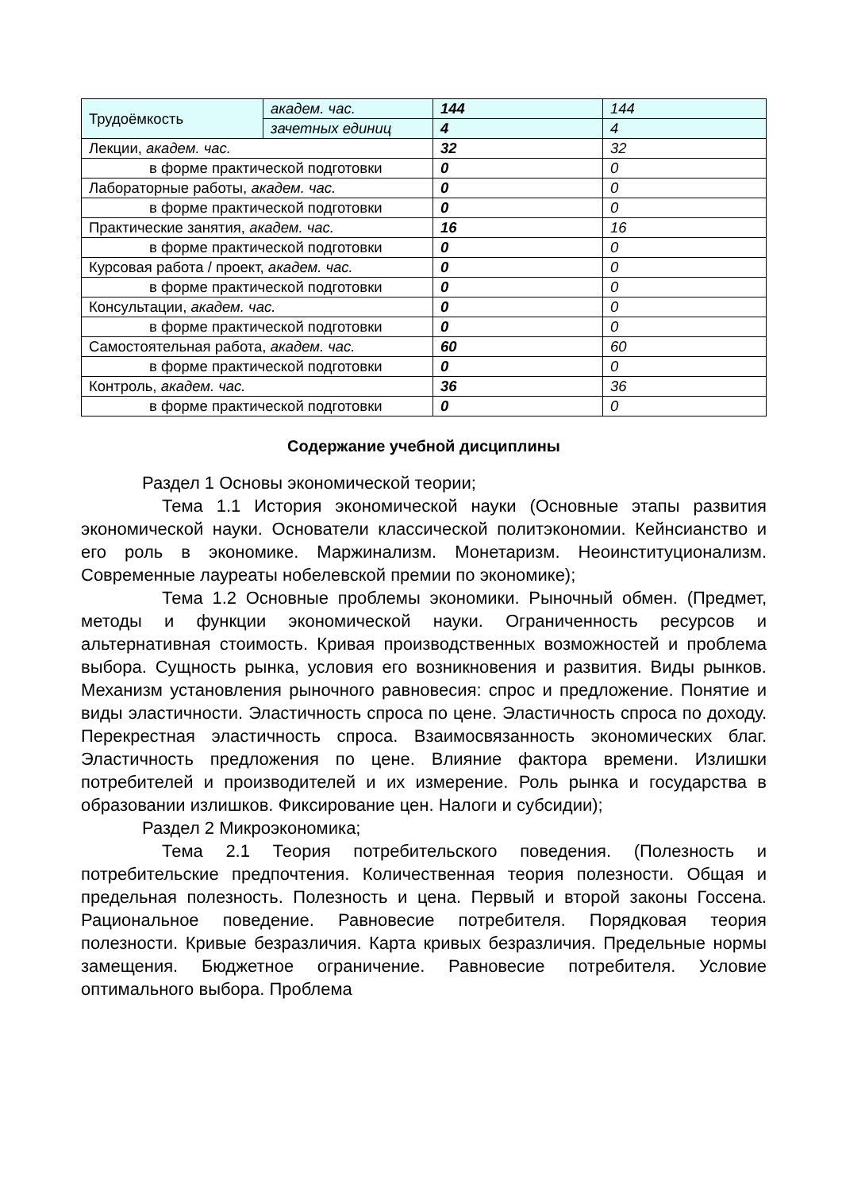| Трудоёмкость | академ. час. | 144 | 144 |
| | зачетных единиц | 4 | 4 |
| Лекции, академ. час. | | 32 | 32 |
| в форме практической подготовки | | 0 | 0 |
| Лабораторные работы, академ. час. | | 0 | 0 |
| в форме практической подготовки | | 0 | 0 |
| Практические занятия, академ. час. | | 16 | 16 |
| в форме практической подготовки | | 0 | 0 |
| Курсовая работа / проект, академ. час. | | 0 | 0 |
| в форме практической подготовки | | 0 | 0 |
| Консультации, академ. час. | | 0 | 0 |
| в форме практической подготовки | | 0 | 0 |
| Самостоятельная работа, академ. час. | | 60 | 60 |
| в форме практической подготовки | | 0 | 0 |
| Контроль, академ. час. | | 36 | 36 |
| в форме практической подготовки | | 0 | 0 |
Содержание учебной дисциплины
Раздел 1 Основы экономической теории;
Тема 1.1 История экономической науки (Основные этапы развития экономической науки. Основатели классической политэкономии. Кейнсианство и его роль в экономике. Маржинализм. Монетаризм. Неоинституционализм. Современные лауреаты нобелевской премии по экономике);
Тема 1.2 Основные проблемы экономики. Рыночный обмен. (Предмет, методы и функции экономической науки. Ограниченность ресурсов и альтернативная стоимость. Кривая производственных возможностей и проблема выбора. Сущность рынка, условия его возникновения и развития. Виды рынков. Механизм установления рыночного равновесия: спрос и предложение. Понятие и виды эластичности. Эластичность спроса по цене. Эластичность спроса по доходу. Перекрестная эластичность спроса. Взаимосвязанность экономических благ. Эластичность предложения по цене. Влияние фактора времени. Излишки потребителей и производителей и их измерение. Роль рынка и государства в образовании излишков. Фиксирование цен. Налоги и субсидии);
Раздел 2 Микроэкономика;
Тема 2.1 Теория потребительского поведения. (Полезность и потребительские предпочтения. Количественная теория полезности. Общая и предельная полезность. Полезность и цена. Первый и второй законы Госсена. Рациональное поведение. Равновесие потребителя. Порядковая теория полезности. Кривые безразличия. Карта кривых безразличия. Предельные нормы замещения. Бюджетное ограничение. Равновесие потребителя. Условие оптимального выбора. Проблема